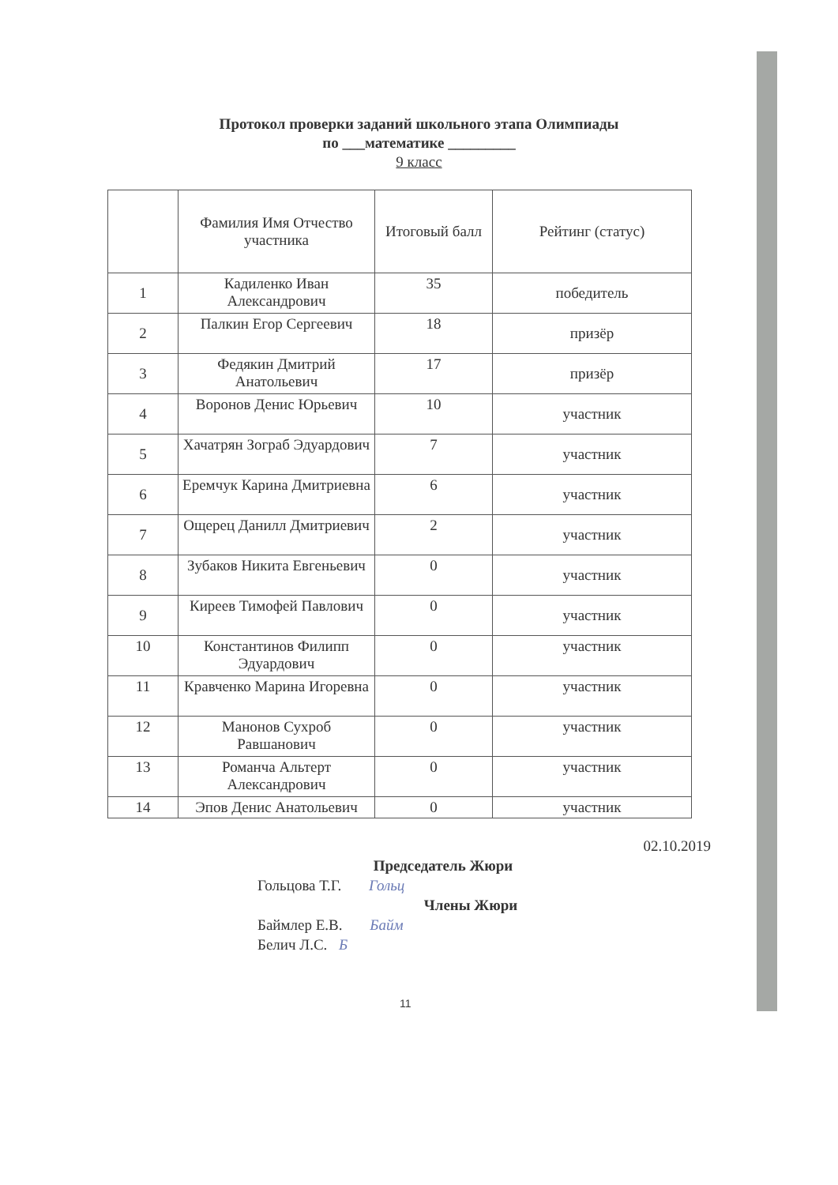Протокол проверки заданий школьного этапа Олимпиады
по ___математике _________
9 класс
| | Фамилия Имя Отчество участника | Итоговый балл | Рейтинг (статус) |
| --- | --- | --- | --- |
| 1 | Кадиленко Иван Александрович | 35 | победитель |
| 2 | Палкин Егор Сергеевич | 18 | призёр |
| 3 | Федякин Дмитрий Анатольевич | 17 | призёр |
| 4 | Воронов Денис Юрьевич | 10 | участник |
| 5 | Хачатрян Зограб Эдуардович | 7 | участник |
| 6 | Еремчук Карина Дмитриевна | 6 | участник |
| 7 | Ощерец Данилл Дмитриевич | 2 | участник |
| 8 | Зубаков Никита Евгеньевич | 0 | участник |
| 9 | Киреев Тимофей Павлович | 0 | участник |
| 10 | Константинов Филипп Эдуардович | 0 | участник |
| 11 | Кравченко Марина Игоревна | 0 | участник |
| 12 | Манонов Сухроб Равшанович | 0 | участник |
| 13 | Романча Альтерт Александрович | 0 | участник |
| 14 | Эпов Денис Анатольевич | 0 | участник |
02.10.2019
Председатель Жюри
Гольцова Т.Г. Гольц
Члены Жюри
Баймлер Е.В. Байм
Белич Л.С. Б
11